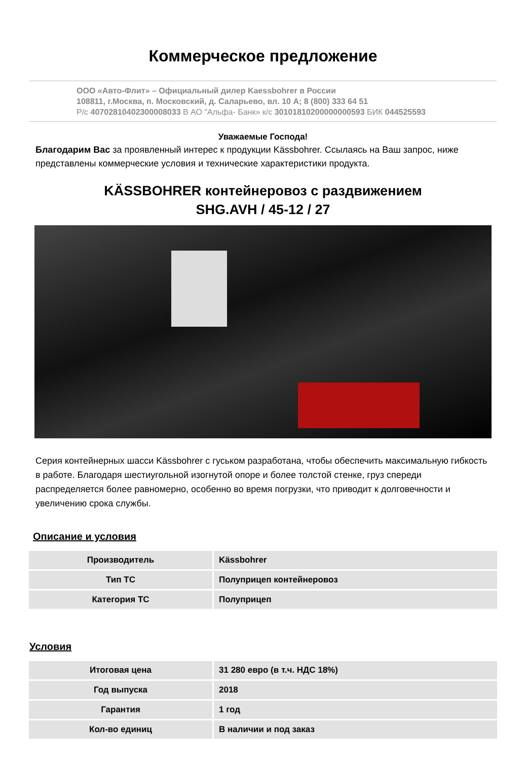Коммерческое предложение
ООО «Авто-Флит» – Официальный дилер Kaessbohrer в России
108811, г.Москва, п. Московский, д. Саларьево, вл. 10 А; 8 (800) 333 64 51
Р/с 40702810402300008033 В АО "Альфа- Банк» к/с 30101810200000000593 БИК 044525593
Уважаемые Господа!
Благодарим Вас за проявленный интерес к продукции Kässbohrer. Ссылаясь на Ваш запрос, ниже представлены коммерческие условия и технические характеристики продукта.
KÄSSBOHRER контейнеровоз с раздвижением
SHG.AVH / 45-12 / 27
Серия контейнерных шасси Kässbohrer с гуськом разработана, чтобы обеспечить максимальную гибкость в работе. Благодаря шестиугольной изогнутой опоре и более толстой стенке, груз спереди распределяется более равномерно, особенно во время погрузки, что приводит к долговечности и увеличению срока службы.
Описание и условия
| Производитель | Kässbohrer |
| Тип ТС | Полуприцеп контейнеровоз |
| Категория ТС | Полуприцеп |
Условия
| Итоговая цена | 31 280 евро (в т.ч. НДС 18%) |
| Год выпуска | 2018 |
| Гарантия | 1 год |
| Кол-во единиц | В наличии и под заказ |